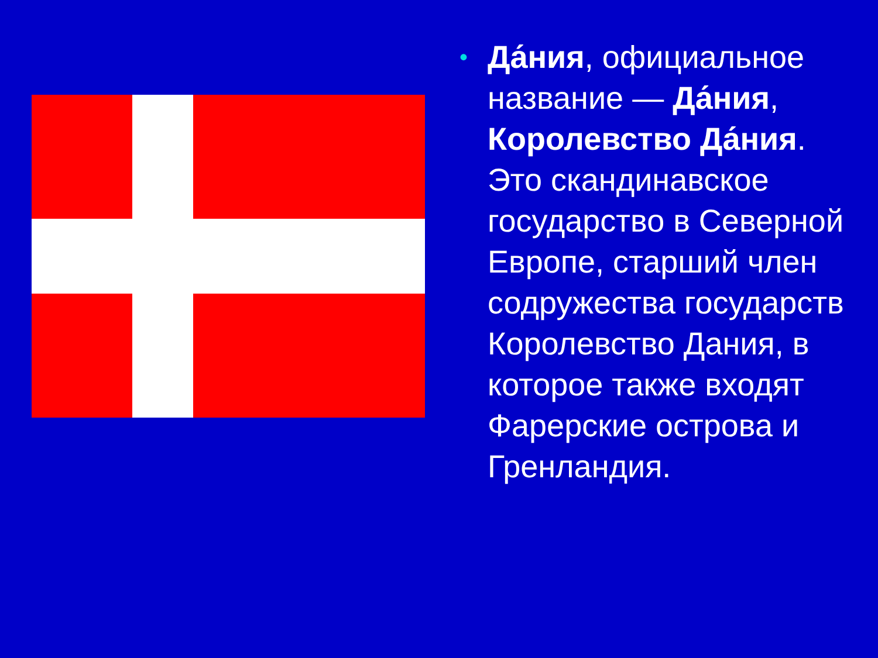• Да́ния, официальное название — Да́ния, Королевство Да́ния. Это скандинавское государство в Северной Европе, старший член содружества государств Королевство Дания, в которое также входят Фарерские острова и Гренландия.